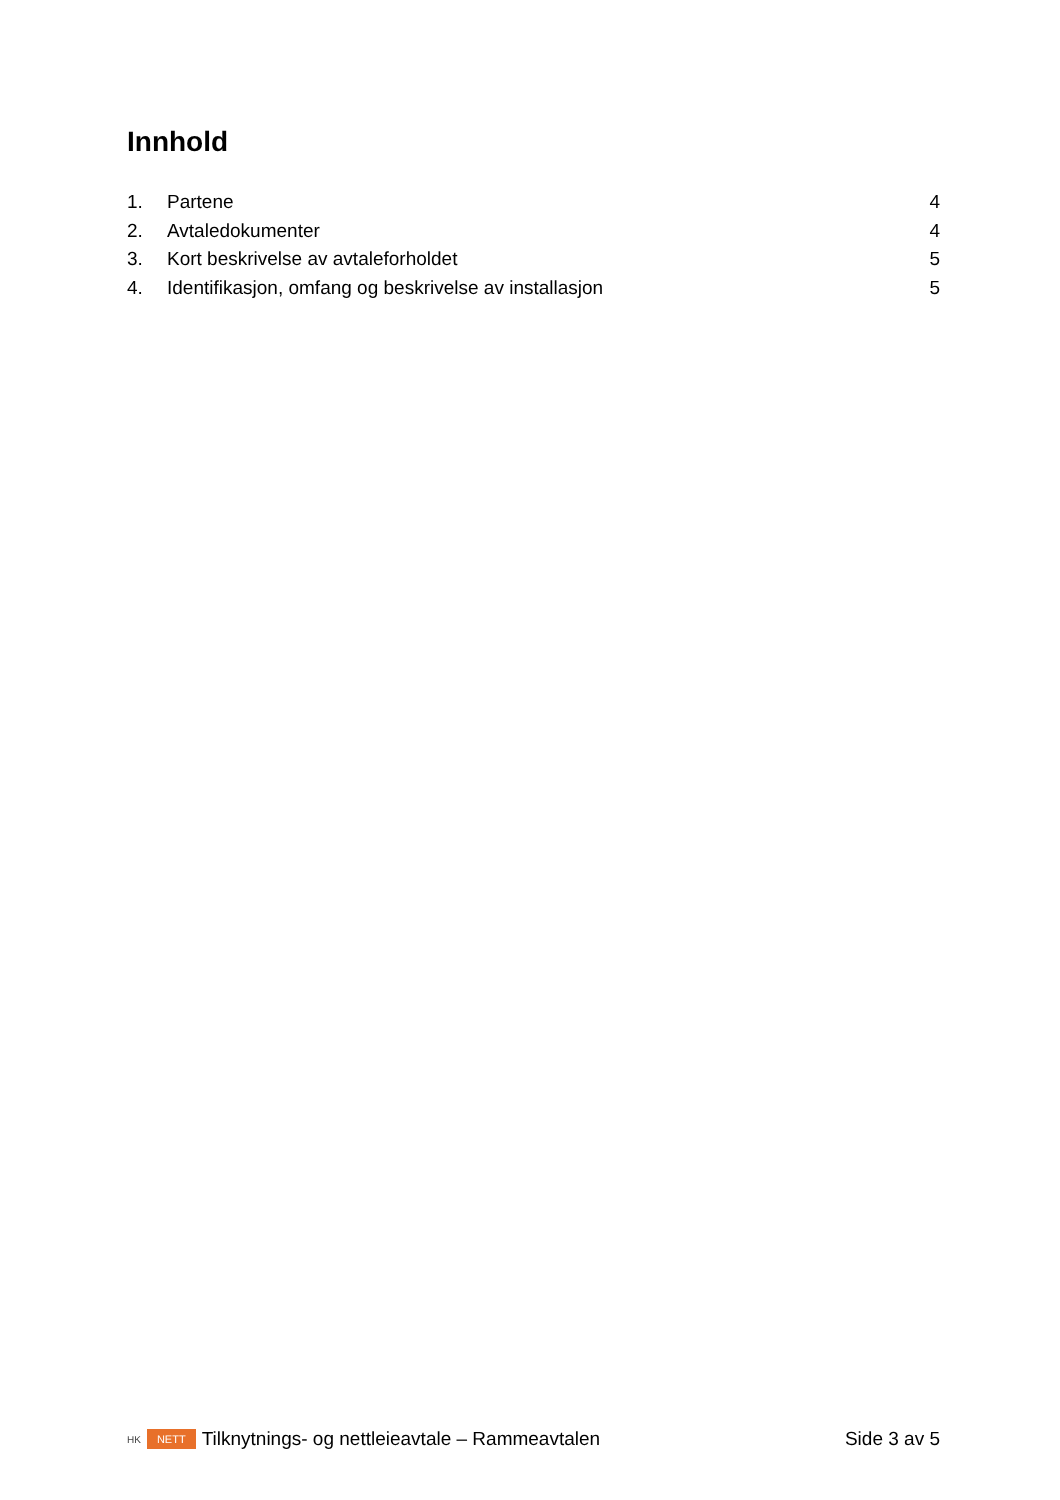Innhold
1. Partene 4
2. Avtaledokumenter 4
3. Kort beskrivelse av avtaleforholdet 5
4. Identifikasjon, omfang og beskrivelse av installasjon 5
HK NETT Tilknytnings- og nettleieavtale – Rammeavtalen Side 3 av 5